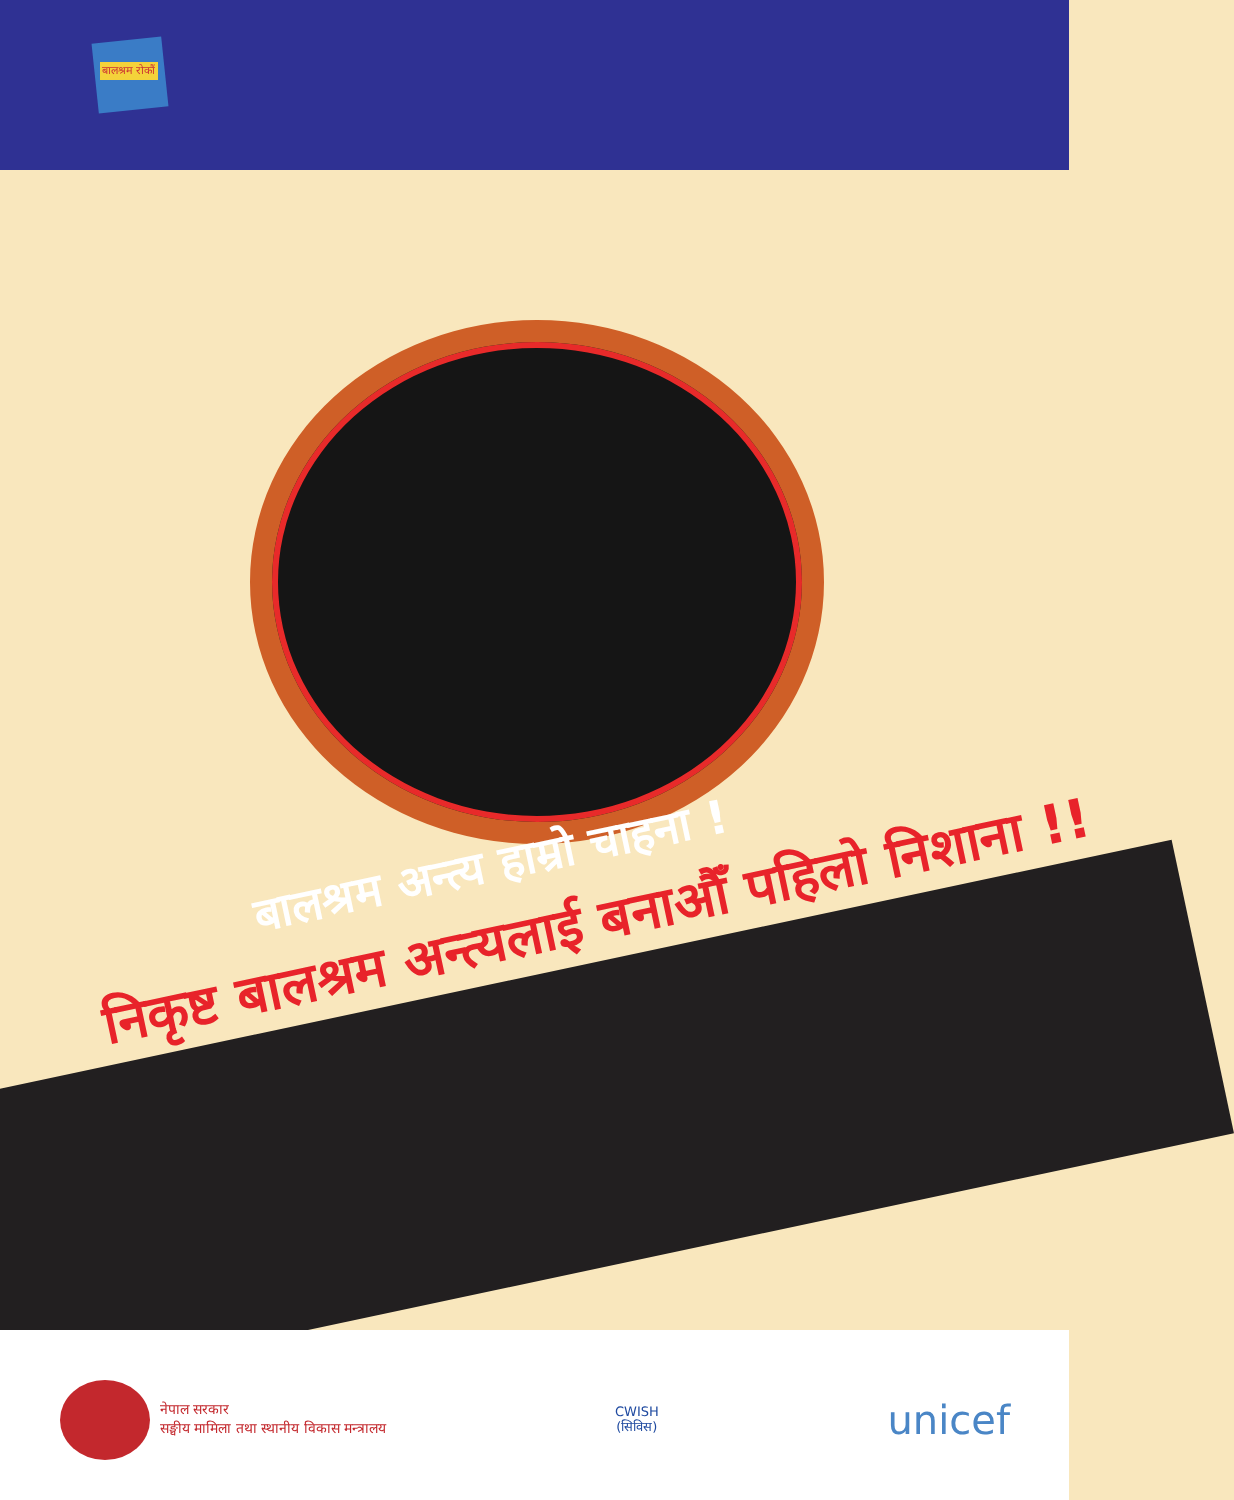बालश्रम रोकौं
बालश्रम अन्त्य हाम्रो चाहना !
निकृष्ट बालश्रम अन्त्यलाई बनाऔँ पहिलो निशाना !!
नेपाल सरकार
सङ्घीय मामिला तथा स्थानीय विकास मन्त्रालय
CWISH
(सिविस)
unicef